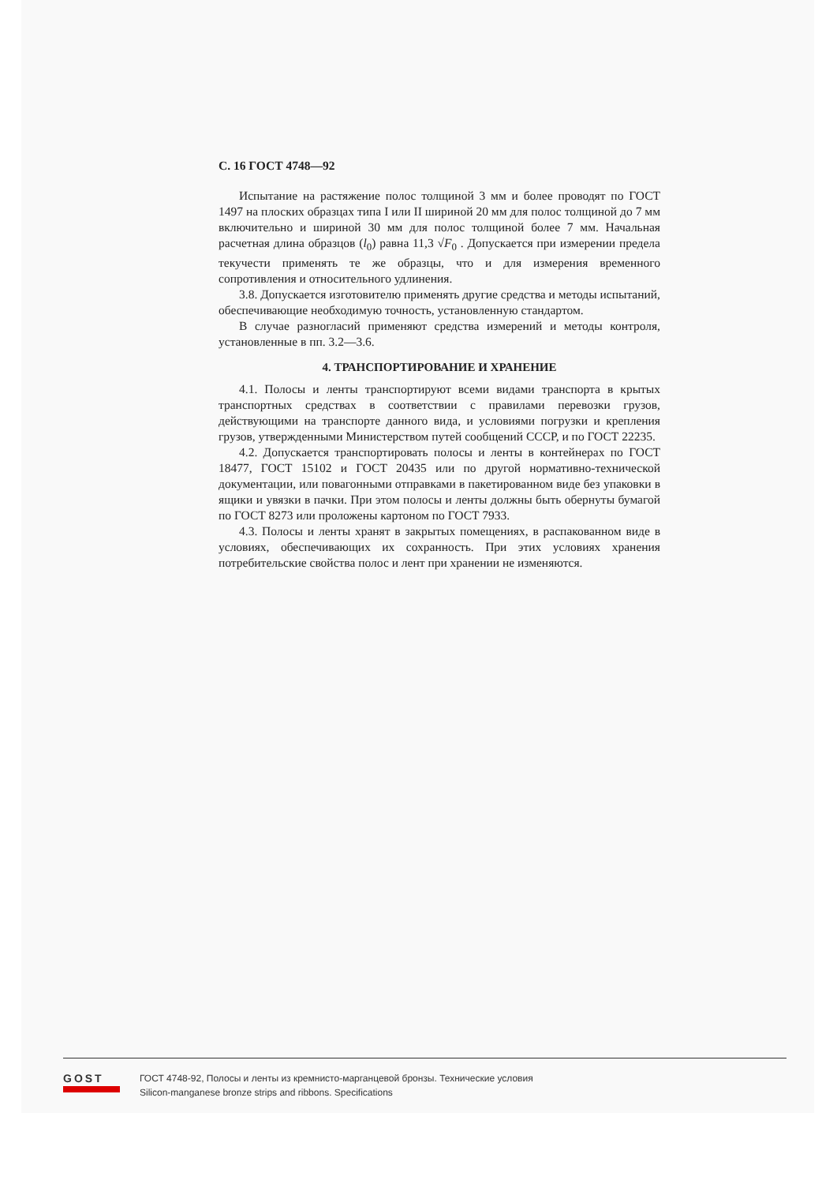С. 16 ГОСТ 4748—92
Испытание на растяжение полос толщиной 3 мм и более проводят по ГОСТ 1497 на плоских образцах типа I или II шириной 20 мм для полос толщиной до 7 мм включительно и шириной 30 мм для полос толщиной более 7 мм. Начальная расчетная длина образцов (l<sub>0</sub>) равна 11,3 √F<sub>0</sub> . Допускается при измерении предела текучести применять те же образцы, что и для измерения временного сопротивления и относительного удлинения.
3.8. Допускается изготовителю применять другие средства и методы испытаний, обеспечивающие необходимую точность, установленную стандартом.
В случае разногласий применяют средства измерений и методы контроля, установленные в пп. 3.2—3.6.
4. ТРАНСПОРТИРОВАНИЕ И ХРАНЕНИЕ
4.1. Полосы и ленты транспортируют всеми видами транспорта в крытых транспортных средствах в соответствии с правилами перевозки грузов, действующими на транспорте данного вида, и условиями погрузки и крепления грузов, утвержденными Министерством путей сообщений СССР, и по ГОСТ 22235.
4.2. Допускается транспортировать полосы и ленты в контейнерах по ГОСТ 18477, ГОСТ 15102 и ГОСТ 20435 или по другой нормативно-технической документации, или повагонными отправками в пакетированном виде без упаковки в ящики и увязки в пачки. При этом полосы и ленты должны быть обернуты бумагой по ГОСТ 8273 или проложены картоном по ГОСТ 7933.
4.3. Полосы и ленты хранят в закрытых помещениях, в распакованном виде в условиях, обеспечивающих их сохранность. При этих условиях хранения потребительские свойства полос и лент при хранении не изменяются.
GOST
ГОСТ 4748-92, Полосы и ленты из кремнисто-марганцевой бронзы. Технические условия
Silicon-manganese bronze strips and ribbons. Specifications